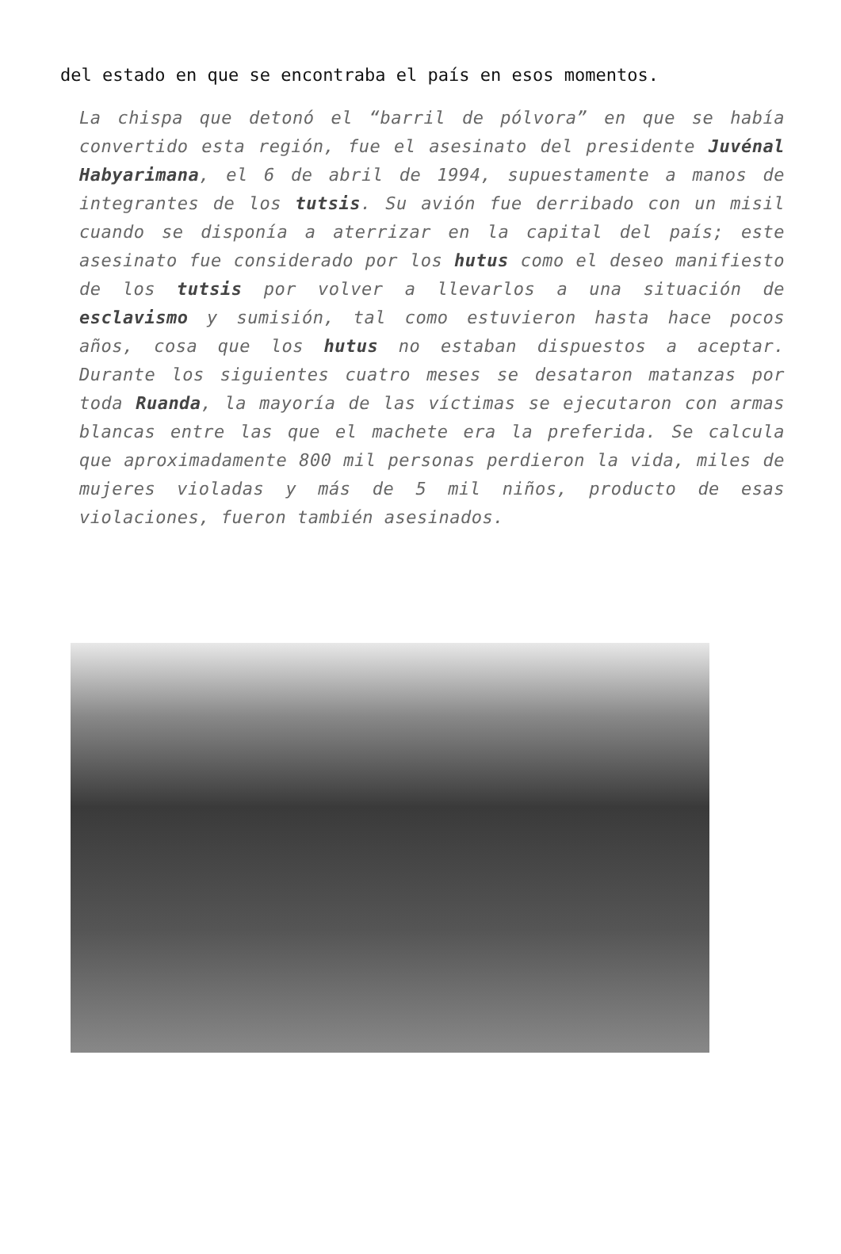del estado en que se encontraba el país en esos momentos.
La chispa que detonó el “barril de pólvora” en que se había convertido esta región, fue el asesinato del presidente Juvénal Habyarimana, el 6 de abril de 1994, supuestamente a manos de integrantes de los tutsis. Su avión fue derribado con un misil cuando se disponía a aterrizar en la capital del país; este asesinato fue considerado por los hutus como el deseo manifiesto de los tutsis por volver a llevarlos a una situación de esclavismo y sumisión, tal como estuvieron hasta hace pocos años, cosa que los hutus no estaban dispuestos a aceptar. Durante los siguientes cuatro meses se desataron matanzas por toda Ruanda, la mayoría de las víctimas se ejecutaron con armas blancas entre las que el machete era la preferida. Se calcula que aproximadamente 800 mil personas perdieron la vida, miles de mujeres violadas y más de 5 mil niños, producto de esas violaciones, fueron también asesinados.